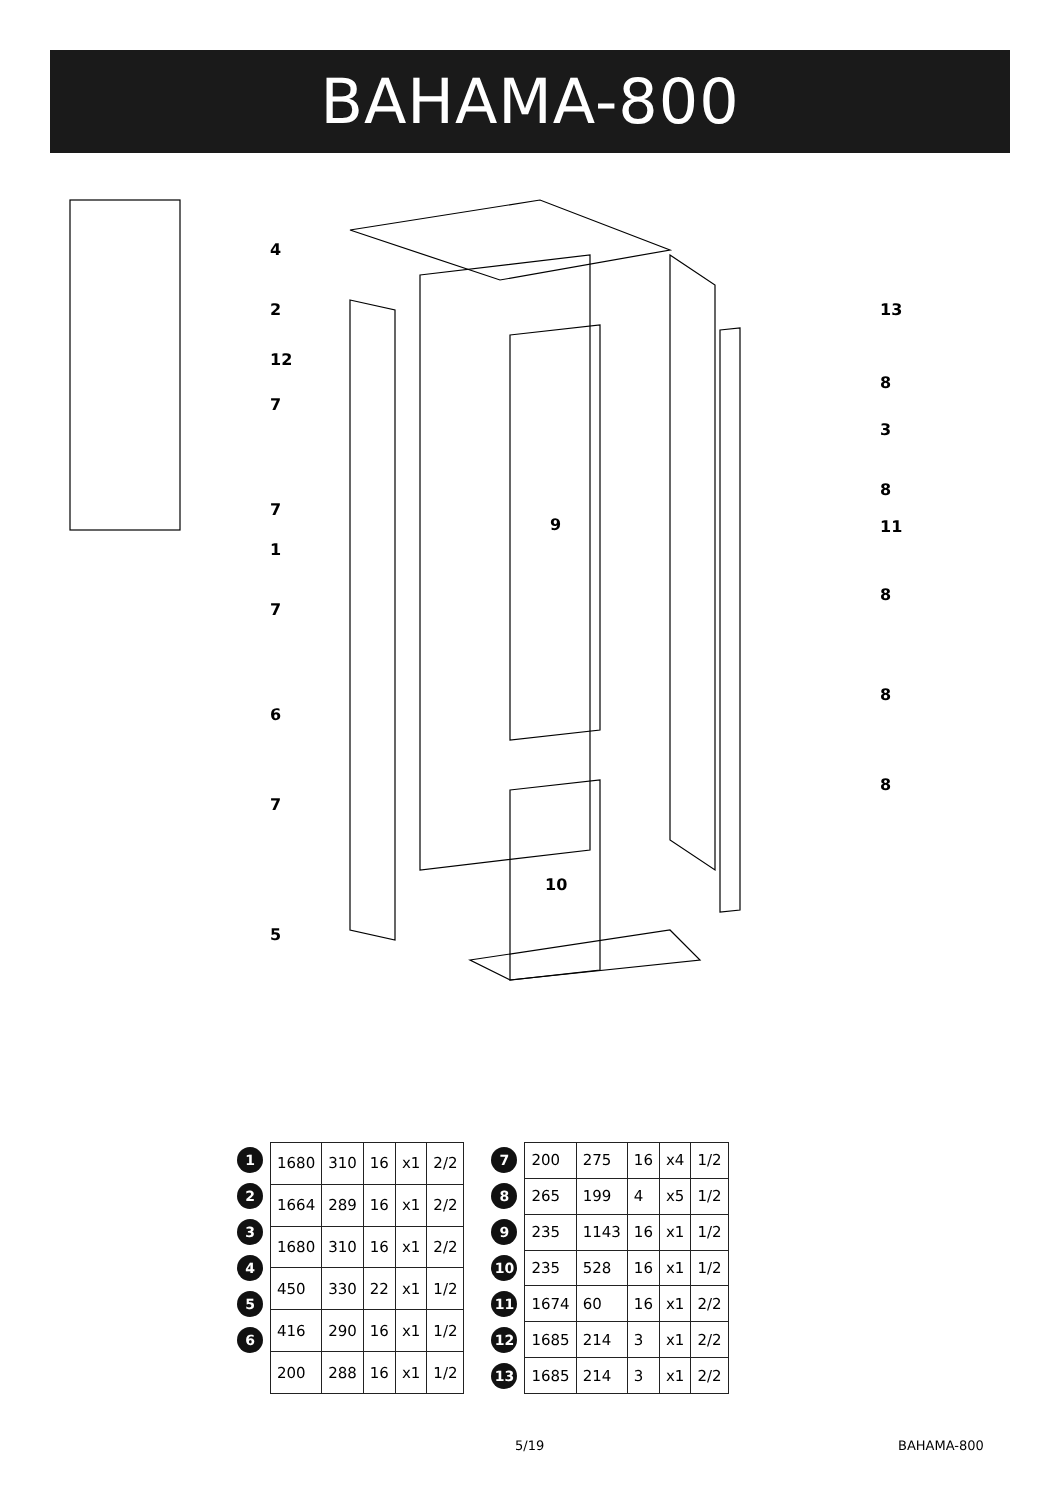BAHAMA-800
13
8
3
8
11
8
8
8
4
2
12
7
7
1
7
6
7
5
9
10
1
2
3
4
5
6
| 1680 | 310 | 16 | x1 | 2/2 |
| 1664 | 289 | 16 | x1 | 2/2 |
| 1680 | 310 | 16 | x1 | 2/2 |
| 450 | 330 | 22 | x1 | 1/2 |
| 416 | 290 | 16 | x1 | 1/2 |
| 200 | 288 | 16 | x1 | 1/2 |
7
8
9
10
11
12
13
| 200 | 275 | 16 | x4 | 1/2 |
| 265 | 199 | 4 | x5 | 1/2 |
| 235 | 1143 | 16 | x1 | 1/2 |
| 235 | 528 | 16 | x1 | 1/2 |
| 1674 | 60 | 16 | x1 | 2/2 |
| 1685 | 214 | 3 | x1 | 2/2 |
| 1685 | 214 | 3 | x1 | 2/2 |
5/19 BAHAMA-800